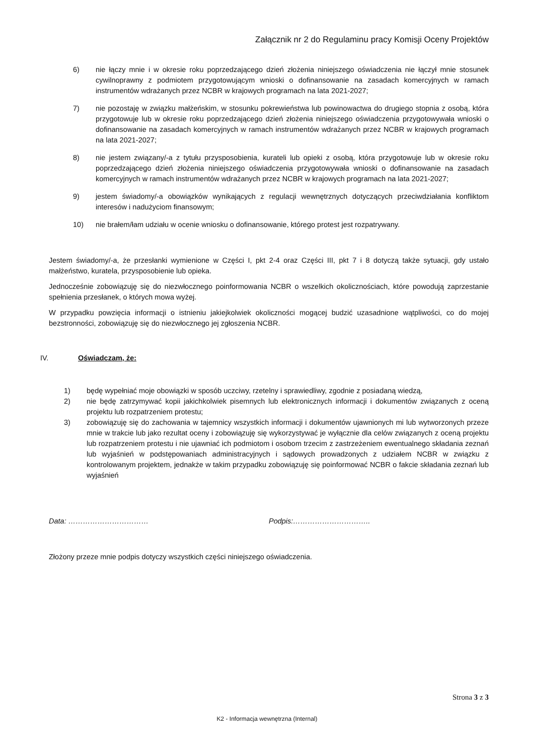Załącznik nr 2 do Regulaminu pracy Komisji Oceny Projektów
6) nie łączy mnie i w okresie roku poprzedzającego dzień złożenia niniejszego oświadczenia nie łączył mnie stosunek cywilnoprawny z podmiotem przygotowującym wnioski o dofinansowanie na zasadach komercyjnych w ramach instrumentów wdrażanych przez NCBR w krajowych programach na lata 2021-2027;
7) nie pozostaję w związku małżeńskim, w stosunku pokrewieństwa lub powinowactwa do drugiego stopnia z osobą, która przygotowuje lub w okresie roku poprzedzającego dzień złożenia niniejszego oświadczenia przygotowywała wnioski o dofinansowanie na zasadach komercyjnych w ramach instrumentów wdrażanych przez NCBR w krajowych programach na lata 2021-2027;
8) nie jestem związany/-a z tytułu przysposobienia, kurateli lub opieki z osobą, która przygotowuje lub w okresie roku poprzedzającego dzień złożenia niniejszego oświadczenia przygotowywała wnioski o dofinansowanie na zasadach komercyjnych w ramach instrumentów wdrażanych przez NCBR w krajowych programach na lata 2021-2027;
9) jestem świadomy/-a obowiązków wynikających z regulacji wewnętrznych dotyczących przeciwdziałania konfliktom interesów i nadużyciom finansowym;
10) nie brałem/łam udziału w ocenie wniosku o dofinansowanie, którego protest jest rozpatrywany.
Jestem świadomy/-a, że przesłanki wymienione w Części I, pkt 2-4 oraz Części III, pkt 7 i 8 dotyczą także sytuacji, gdy ustało małżeństwo, kuratela, przysposobienie lub opieka.
Jednocześnie zobowiązuję się do niezwłocznego poinformowania NCBR o wszelkich okolicznościach, które powodują zaprzestanie spełnienia przesłanek, o których mowa wyżej.
W przypadku powzięcia informacji o istnieniu jakiejkolwiek okoliczności mogącej budzić uzasadnione wątpliwości, co do mojej bezstronności, zobowiązuję się do niezwłocznego jej zgłoszenia NCBR.
IV. Oświadczam, że:
1) będę wypełniać moje obowiązki w sposób uczciwy, rzetelny i sprawiedliwy, zgodnie z posiadaną wiedzą,
2) nie będę zatrzymywać kopii jakichkolwiek pisemnych lub elektronicznych informacji i dokumentów związanych z oceną projektu lub rozpatrzeniem protestu;
3) zobowiązuję się do zachowania w tajemnicy wszystkich informacji i dokumentów ujawnionych mi lub wytworzonych przeze mnie w trakcie lub jako rezultat oceny i zobowiązuję się wykorzystywać je wyłącznie dla celów związanych z oceną projektu lub rozpatrzeniem protestu i nie ujawniać ich podmiotom i osobom trzecim z zastrzeżeniem ewentualnego składania zeznań lub wyjaśnień w podstępowaniach administracyjnych i sądowych prowadzonych z udziałem NCBR w związku z kontrolowanym projektem, jednakże w takim przypadku zobowiązuję się poinformować NCBR o fakcie składania zeznań lub wyjaśnień
Data: …………………………… Podpis:…………………………..
Złożony przeze mnie podpis dotyczy wszystkich części niniejszego oświadczenia.
Strona 3 z 3
K2 - Informacja wewnętrzna (Internal)